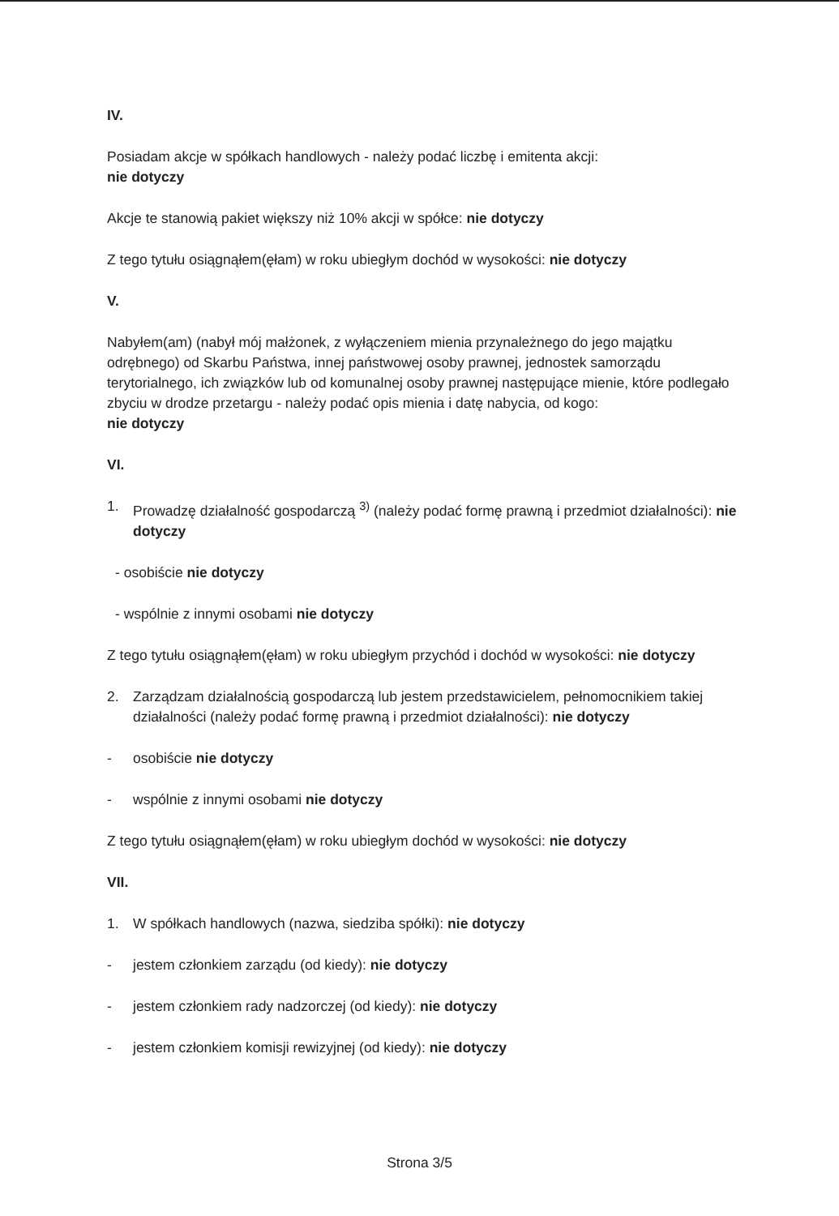IV.
Posiadam akcje w spółkach handlowych - należy podać liczbę i emitenta akcji:
nie dotyczy
Akcje te stanowią pakiet większy niż 10% akcji w spółce: nie dotyczy
Z tego tytułu osiągnąłem(ęłam) w roku ubiegłym dochód w wysokości: nie dotyczy
V.
Nabyłem(am) (nabył mój małżonek, z wyłączeniem mienia przynależnego do jego majątku odrębnego) od Skarbu Państwa, innej państwowej osoby prawnej, jednostek samorządu terytorialnego, ich związków lub od komunalnej osoby prawnej następujące mienie, które podlegało zbyciu w drodze przetargu - należy podać opis mienia i datę nabycia, od kogo:
nie dotyczy
VI.
1. Prowadzę działalność gospodarczą <sup>3)</sup> (należy podać formę prawną i przedmiot działalności): nie dotyczy
- osobiście nie dotyczy
- wspólnie z innymi osobami nie dotyczy
Z tego tytułu osiągnąłem(ęłam) w roku ubiegłym przychód i dochód w wysokości: nie dotyczy
2. Zarządzam działalnością gospodarczą lub jestem przedstawicielem, pełnomocnikiem takiej działalności (należy podać formę prawną i przedmiot działalności): nie dotyczy
- osobiście nie dotyczy
- wspólnie z innymi osobami nie dotyczy
Z tego tytułu osiągnąłem(ęłam) w roku ubiegłym dochód w wysokości: nie dotyczy
VII.
1. W spółkach handlowych (nazwa, siedziba spółki): nie dotyczy
- jestem członkiem zarządu (od kiedy): nie dotyczy
- jestem członkiem rady nadzorczej (od kiedy): nie dotyczy
- jestem członkiem komisji rewizyjnej (od kiedy): nie dotyczy
Strona 3/5